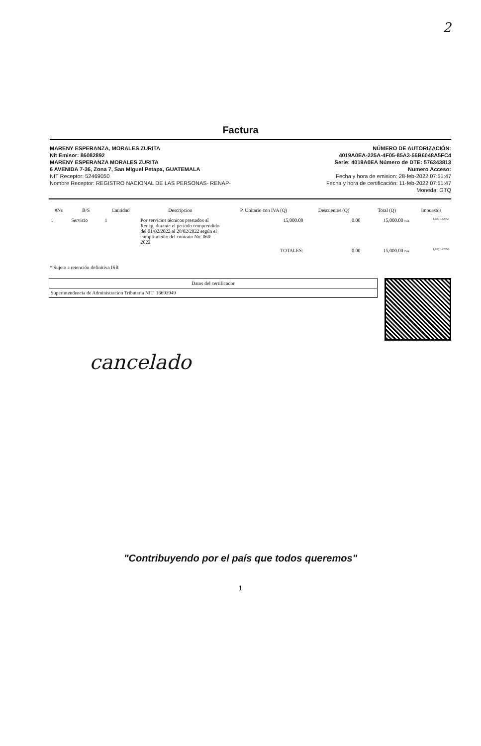2
Factura
MARENY ESPERANZA, MORALES ZURITA
Nit Emisor: 86082892
MARENY ESPERANZA MORALES ZURITA
6 AVENIDA 7-36, Zona 7, San Miguel Petapa, GUATEMALA
NIT Receptor: 52469050
Nombre Receptor: REGISTRO NACIONAL DE LAS PERSONAS- RENAP-
NÚMERO DE AUTORIZACIÓN:
4019A0EA-225A-4F05-85A3-56B6048A5FC4
Serie: 4019A0EA Número de DTE: 576343813
Numero Acceso:
Fecha y hora de emision: 28-feb-2022 07:51:47
Fecha y hora de certificación: 11-feb-2022 07:51:47
Moneda: GTQ
| #No | B/S | Cantidad | Descripcion | P. Unitario con IVA (Q) | Descuentos (Q) | Total (Q) | Impuestos |
| --- | --- | --- | --- | --- | --- | --- | --- |
| 1 | Servicio | 1 | Por servicios técnicos prestados al Renap, durante el periodo comprendido del 01/02/2022 al 28/02/2022 según el cumplimiento del contrato No. 060-2022 | 15,000.00 | 0.00 | 15,000.00 IVA | 1,607.142857 |
| | | | | TOTALES: | 0.00 | 15,000.00 IVA | 1,607.142857 |
* Sujeto a retención definitiva ISR
| Datos del certificador |
| Superintendencia de Administracion Tributaria NIT: 16693949 |
cancelado
"Contribuyendo por el país que todos queremos"
1